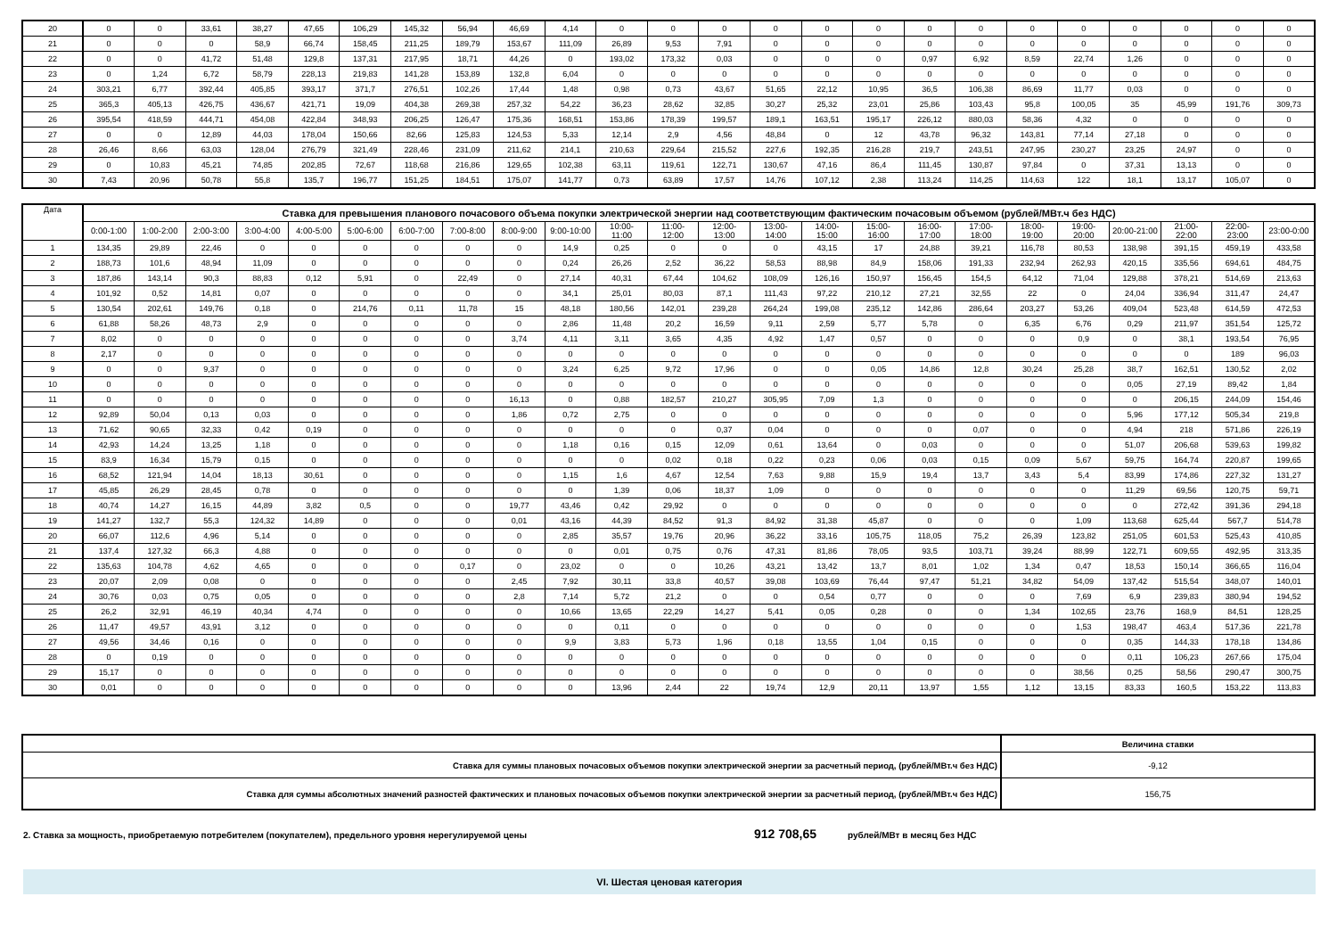| 20 | 0 | 0 | 33,61 | 38,27 | 47,65 | 106,29 | 145,32 | 56,94 | 46,69 | 4,14 | 0 | 0 | 0 | 0 | 0 | 0 | 0 | 0 | 0 | 0 | 0 | 0 | 0 | 0 |
| 21 | 0 | 0 | 0 | 58,9 | 66,74 | 158,45 | 211,25 | 189,79 | 153,67 | 111,09 | 26,89 | 9,53 | 7,91 | 0 | 0 | 0 | 0 | 0 | 0 | 0 | 0 | 0 | 0 | 0 |
| 22 | 0 | 0 | 41,72 | 51,48 | 129,8 | 137,31 | 217,95 | 18,71 | 44,26 | 0 | 193,02 | 173,32 | 0,03 | 0 | 0 | 0 | 0,97 | 6,92 | 8,59 | 22,74 | 1,26 | 0 | 0 | 0 |
| 23 | 0 | 1,24 | 6,72 | 58,79 | 228,13 | 219,83 | 141,28 | 153,89 | 132,8 | 6,04 | 0 | 0 | 0 | 0 | 0 | 0 | 0 | 0 | 0 | 0 | 0 | 0 | 0 | 0 |
| 24 | 303,21 | 6,77 | 392,44 | 405,85 | 393,17 | 371,7 | 276,51 | 102,26 | 17,44 | 1,48 | 0,98 | 0,73 | 43,67 | 51,65 | 22,12 | 10,95 | 36,5 | 106,38 | 86,69 | 11,77 | 0,03 | 0 | 0 | 0 |
| 25 | 365,3 | 405,13 | 426,75 | 436,67 | 421,71 | 19,09 | 404,38 | 269,38 | 257,32 | 54,22 | 36,23 | 28,62 | 32,85 | 30,27 | 25,32 | 23,01 | 25,86 | 103,43 | 95,8 | 100,05 | 35 | 45,99 | 191,76 | 309,73 |
| 26 | 395,54 | 418,59 | 444,71 | 454,08 | 422,84 | 348,93 | 206,25 | 126,47 | 175,36 | 168,51 | 153,86 | 178,39 | 199,57 | 189,1 | 163,51 | 195,17 | 226,12 | 880,03 | 58,36 | 4,32 | 0 | 0 | 0 | 0 |
| 27 | 0 | 0 | 12,89 | 44,03 | 178,04 | 150,66 | 82,66 | 125,83 | 124,53 | 5,33 | 12,14 | 2,9 | 4,56 | 48,84 | 0 | 12 | 43,78 | 96,32 | 143,81 | 77,14 | 27,18 | 0 | 0 | 0 |
| 28 | 26,46 | 8,66 | 63,03 | 128,04 | 276,79 | 321,49 | 228,46 | 231,09 | 211,62 | 214,1 | 210,63 | 229,64 | 215,52 | 227,6 | 192,35 | 216,28 | 219,7 | 243,51 | 247,95 | 230,27 | 23,25 | 24,97 | 0 | 0 |
| 29 | 0 | 10,83 | 45,21 | 74,85 | 202,85 | 72,67 | 118,68 | 216,86 | 129,65 | 102,38 | 63,11 | 119,61 | 122,71 | 130,67 | 47,16 | 86,4 | 111,45 | 130,87 | 97,84 | 0 | 37,31 | 13,13 | 0 | 0 |
| 30 | 7,43 | 20,96 | 50,78 | 55,8 | 135,7 | 196,77 | 151,25 | 184,51 | 175,07 | 141,77 | 0,73 | 63,89 | 17,57 | 14,76 | 107,12 | 2,38 | 113,24 | 114,25 | 114,63 | 122 | 18,1 | 13,17 | 105,07 | 0 |
| Дата | Ставка для превышения планового почасового объема покупки электрической энергии над соответствующим фактическим почасовым объемом (рублей/МВт.ч без НДС) | | | | | | | | | | | | | | | | | | | | | | | |
| --- | --- | --- | --- | --- | --- | --- | --- | --- | --- | --- | --- | --- | --- | --- | --- | --- | --- | --- | --- | --- | --- | --- | --- | --- |
| | 0:00-1:00 | 1:00-2:00 | 2:00-3:00 | 3:00-4:00 | 4:00-5:00 | 5:00-6:00 | 6:00-7:00 | 7:00-8:00 | 8:00-9:00 | 9:00-10:00 | 10:00- 11:00 | 11:00- 12:00 | 12:00- 13:00 | 13:00- 14:00 | 14:00- 15:00 | 15:00- 16:00 | 16:00- 17:00 | 17:00- 18:00 | 18:00- 19:00 | 19:00- 20:00 | 20:00-21:00 | 21:00- 22:00 | 22:00- 23:00 | 23:00-0:00 |
| 1 | 134,35 | 29,89 | 22,46 | 0 | 0 | 0 | 0 | 0 | 0 | 14,9 | 0,25 | 0 | 0 | 0 | 43,15 | 17 | 24,88 | 39,21 | 116,78 | 80,53 | 138,98 | 391,15 | 459,19 | 433,58 |
| 2 | 188,73 | 101,6 | 48,94 | 11,09 | 0 | 0 | 0 | 0 | 0 | 0,24 | 26,26 | 2,52 | 36,22 | 58,53 | 88,98 | 84,9 | 158,06 | 191,33 | 232,94 | 262,93 | 420,15 | 335,56 | 694,61 | 484,75 |
| 3 | 187,86 | 143,14 | 90,3 | 88,83 | 0,12 | 5,91 | 0 | 22,49 | 0 | 27,14 | 40,31 | 67,44 | 104,62 | 108,09 | 126,16 | 150,97 | 156,45 | 154,5 | 64,12 | 71,04 | 129,88 | 378,21 | 514,69 | 213,63 |
| 4 | 101,92 | 0,52 | 14,81 | 0,07 | 0 | 0 | 0 | 0 | 0 | 34,1 | 25,01 | 80,03 | 87,1 | 111,43 | 97,22 | 210,12 | 27,21 | 32,55 | 22 | 0 | 24,04 | 336,94 | 311,47 | 24,47 |
| 5 | 130,54 | 202,61 | 149,76 | 0,18 | 0 | 214,76 | 0,11 | 11,78 | 15 | 48,18 | 180,56 | 142,01 | 239,28 | 264,24 | 199,08 | 235,12 | 142,86 | 286,64 | 203,27 | 53,26 | 409,04 | 523,48 | 614,59 | 472,53 |
| 6 | 61,88 | 58,26 | 48,73 | 2,9 | 0 | 0 | 0 | 0 | 0 | 2,86 | 11,48 | 20,2 | 16,59 | 9,11 | 2,59 | 5,77 | 5,78 | 0 | 6,35 | 6,76 | 0,29 | 211,97 | 351,54 | 125,72 |
| 7 | 8,02 | 0 | 0 | 0 | 0 | 0 | 0 | 0 | 3,74 | 4,11 | 3,11 | 3,65 | 4,35 | 4,92 | 1,47 | 0,57 | 0 | 0 | 0 | 0,9 | 0 | 38,1 | 193,54 | 76,95 |
| 8 | 2,17 | 0 | 0 | 0 | 0 | 0 | 0 | 0 | 0 | 0 | 0 | 0 | 0 | 0 | 0 | 0 | 0 | 0 | 0 | 0 | 0 | 0 | 189 | 96,03 |
| 9 | 0 | 0 | 9,37 | 0 | 0 | 0 | 0 | 0 | 0 | 3,24 | 6,25 | 9,72 | 17,96 | 0 | 0 | 0,05 | 14,86 | 12,8 | 30,24 | 25,28 | 38,7 | 162,51 | 130,52 | 2,02 |
| 10 | 0 | 0 | 0 | 0 | 0 | 0 | 0 | 0 | 0 | 0 | 0 | 0 | 0 | 0 | 0 | 0 | 0 | 0 | 0 | 0 | 0,05 | 27,19 | 89,42 | 1,84 |
| 11 | 0 | 0 | 0 | 0 | 0 | 0 | 0 | 0 | 16,13 | 0 | 0,88 | 182,57 | 210,27 | 305,95 | 7,09 | 1,3 | 0 | 0 | 0 | 0 | 0 | 206,15 | 244,09 | 154,46 |
| 12 | 92,89 | 50,04 | 0,13 | 0,03 | 0 | 0 | 0 | 0 | 1,86 | 0,72 | 2,75 | 0 | 0 | 0 | 0 | 0 | 0 | 0 | 0 | 0 | 5,96 | 177,12 | 505,34 | 219,8 |
| 13 | 71,62 | 90,65 | 32,33 | 0,42 | 0,19 | 0 | 0 | 0 | 0 | 0 | 0 | 0 | 0,37 | 0,04 | 0 | 0 | 0 | 0,07 | 0 | 0 | 4,94 | 218 | 571,86 | 226,19 |
| 14 | 42,93 | 14,24 | 13,25 | 1,18 | 0 | 0 | 0 | 0 | 0 | 1,18 | 0,16 | 0,15 | 12,09 | 0,61 | 13,64 | 0 | 0,03 | 0 | 0 | 0 | 51,07 | 206,68 | 539,63 | 199,82 |
| 15 | 83,9 | 16,34 | 15,79 | 0,15 | 0 | 0 | 0 | 0 | 0 | 0 | 0 | 0,02 | 0,18 | 0,22 | 0,23 | 0,06 | 0,03 | 0,15 | 0,09 | 5,67 | 59,75 | 164,74 | 220,87 | 199,65 |
| 16 | 68,52 | 121,94 | 14,04 | 18,13 | 30,61 | 0 | 0 | 0 | 0 | 1,15 | 1,6 | 4,67 | 12,54 | 7,63 | 9,88 | 15,9 | 19,4 | 13,7 | 3,43 | 5,4 | 83,99 | 174,86 | 227,32 | 131,27 |
| 17 | 45,85 | 26,29 | 28,45 | 0,78 | 0 | 0 | 0 | 0 | 0 | 0 | 1,39 | 0,06 | 18,37 | 1,09 | 0 | 0 | 0 | 0 | 0 | 0 | 11,29 | 69,56 | 120,75 | 59,71 |
| 18 | 40,74 | 14,27 | 16,15 | 44,89 | 3,82 | 0,5 | 0 | 0 | 19,77 | 43,46 | 0,42 | 29,92 | 0 | 0 | 0 | 0 | 0 | 0 | 0 | 0 | 0 | 272,42 | 391,36 | 294,18 |
| 19 | 141,27 | 132,7 | 55,3 | 124,32 | 14,89 | 0 | 0 | 0 | 0,01 | 43,16 | 44,39 | 84,52 | 91,3 | 84,92 | 31,38 | 45,87 | 0 | 0 | 0 | 1,09 | 113,68 | 625,44 | 567,7 | 514,78 |
| 20 | 66,07 | 112,6 | 4,96 | 5,14 | 0 | 0 | 0 | 0 | 0 | 2,85 | 35,57 | 19,76 | 20,96 | 36,22 | 33,16 | 105,75 | 118,05 | 75,2 | 26,39 | 123,82 | 251,05 | 601,53 | 525,43 | 410,85 |
| 21 | 137,4 | 127,32 | 66,3 | 4,88 | 0 | 0 | 0 | 0 | 0 | 0 | 0,01 | 0,75 | 0,76 | 47,31 | 81,86 | 78,05 | 93,5 | 103,71 | 39,24 | 88,99 | 122,71 | 609,55 | 492,95 | 313,35 |
| 22 | 135,63 | 104,78 | 4,62 | 4,65 | 0 | 0 | 0 | 0,17 | 0 | 23,02 | 0 | 0 | 10,26 | 43,21 | 13,42 | 13,7 | 8,01 | 1,02 | 1,34 | 0,47 | 18,53 | 150,14 | 366,65 | 116,04 |
| 23 | 20,07 | 2,09 | 0,08 | 0 | 0 | 0 | 0 | 0 | 2,45 | 7,92 | 30,11 | 33,8 | 40,57 | 39,08 | 103,69 | 76,44 | 97,47 | 51,21 | 34,82 | 54,09 | 137,42 | 515,54 | 348,07 | 140,01 |
| 24 | 30,76 | 0,03 | 0,75 | 0,05 | 0 | 0 | 0 | 0 | 2,8 | 7,14 | 5,72 | 21,2 | 0 | 0 | 0,54 | 0,77 | 0 | 0 | 0 | 7,69 | 6,9 | 239,83 | 380,94 | 194,52 |
| 25 | 26,2 | 32,91 | 46,19 | 40,34 | 4,74 | 0 | 0 | 0 | 0 | 10,66 | 13,65 | 22,29 | 14,27 | 5,41 | 0,05 | 0,28 | 0 | 0 | 1,34 | 102,65 | 23,76 | 168,9 | 84,51 | 128,25 |
| 26 | 11,47 | 49,57 | 43,91 | 3,12 | 0 | 0 | 0 | 0 | 0 | 0 | 0,11 | 0 | 0 | 0 | 0 | 0 | 0 | 0 | 0 | 1,53 | 198,47 | 463,4 | 517,36 | 221,78 |
| 27 | 49,56 | 34,46 | 0,16 | 0 | 0 | 0 | 0 | 0 | 0 | 9,9 | 3,83 | 5,73 | 1,96 | 0,18 | 13,55 | 1,04 | 0,15 | 0 | 0 | 0 | 0,35 | 144,33 | 178,18 | 134,86 |
| 28 | 0 | 0,19 | 0 | 0 | 0 | 0 | 0 | 0 | 0 | 0 | 0 | 0 | 0 | 0 | 0 | 0 | 0 | 0 | 0 | 0 | 0,11 | 106,23 | 267,66 | 175,04 |
| 29 | 15,17 | 0 | 0 | 0 | 0 | 0 | 0 | 0 | 0 | 0 | 0 | 0 | 0 | 0 | 0 | 0 | 0 | 0 | 0 | 38,56 | 0,25 | 58,56 | 290,47 | 300,75 |
| 30 | 0,01 | 0 | 0 | 0 | 0 | 0 | 0 | 0 | 0 | 0 | 13,96 | 2,44 | 22 | 19,74 | 12,9 | 20,11 | 13,97 | 1,55 | 1,12 | 13,15 | 83,33 | 160,5 | 153,22 | 113,83 |
| | Величина ставки |
| Ставка для суммы плановых почасовых объемов покупки электрической энергии за расчетный период, (рублей/МВт.ч без НДС) | -9,12 |
| Ставка для суммы абсолютных значений разностей фактических и плановых почасовых объемов покупки электрической энергии за расчетный период, (рублей/МВт.ч без НДС) | 156,75 |
2. Ставка за мощность, приобретаемую потребителем (покупателем), предельного уровня нерегулируемой цены 912 708,65 рублей/МВт в месяц без НДС
VI. Шестая ценовая категория